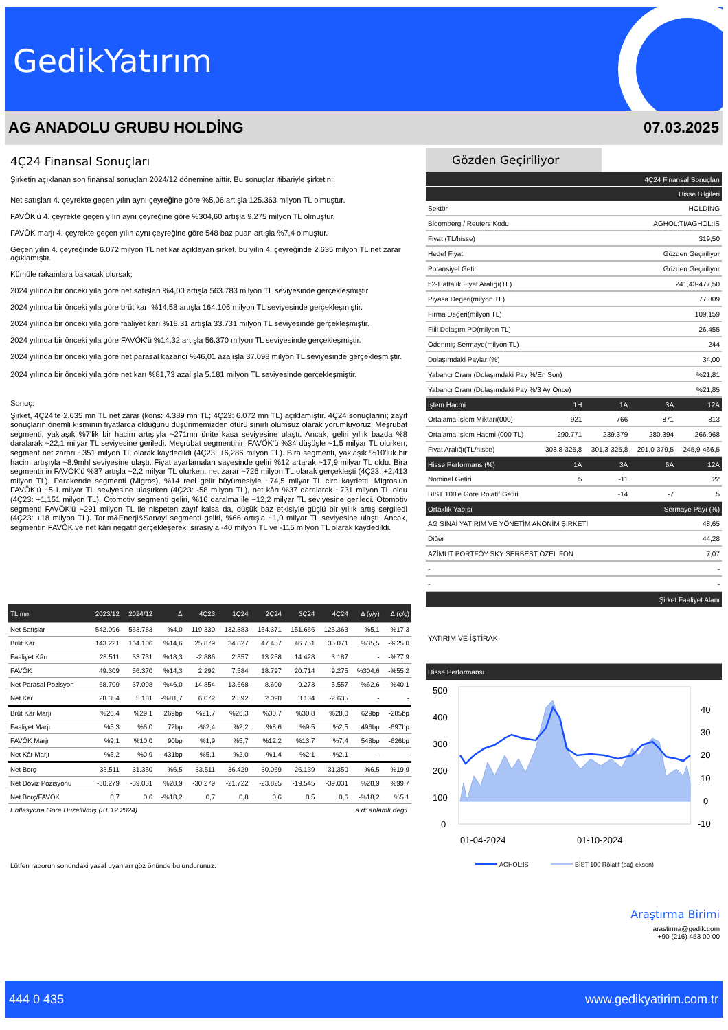GedikYatırım
AG ANADOLU GRUBU HOLDİNG 07.03.2025
4Ç24 Finansal Sonuçları
Şirketin açıklanan son finansal sonuçları 2024/12 dönemine aittir. Bu sonuçlar itibariyle şirketin:
Net satışları 4. çeyrekte geçen yılın aynı çeyreğine göre %5,06 artışla 125.363 milyon TL olmuştur.
FAVÖK'ü 4. çeyrekte geçen yılın aynı çeyreğine göre %304,60 artışla 9.275 milyon TL olmuştur.
FAVÖK marjı 4. çeyrekte geçen yılın aynı çeyreğine göre 548 baz puan artışla %7,4 olmuştur.
Geçen yılın 4. çeyreğinde 6.072 milyon TL net kar açıklayan şirket, bu yılın 4. çeyreğinde 2.635 milyon TL net zarar açıklamıştır.
Kümüle rakamlara bakacak olursak;
2024 yılında bir önceki yıla göre net satışları %4,00 artışla 563.783 milyon TL seviyesinde gerçekleşmiştir
2024 yılında bir önceki yıla göre brüt karı %14,58 artışla 164.106 milyon TL seviyesinde gerçekleşmiştir.
2024 yılında bir önceki yıla göre faaliyet karı %18,31 artışla 33.731 milyon TL seviyesinde gerçekleşmiştir.
2024 yılında bir önceki yıla göre FAVÖK'ü %14,32 artışla 56.370 milyon TL seviyesinde gerçekleşmiştir.
2024 yılında bir önceki yıla göre net parasal kazancı %46,01 azalışla 37.098 milyon TL seviyesinde gerçekleşmiştir.
2024 yılında bir önceki yıla göre net karı %81,73 azalışla 5.181 milyon TL seviyesinde gerçekleşmiştir.
Sonuç:
Şirket, 4Ç24’te 2.635 mn TL net zarar (kons: 4.389 mn TL; 4Ç23: 6.072 mn TL) açıklamıştır. 4Ç24 sonuçlarını; zayıf sonuçların önemli kısmının fiyatlarda olduğunu düşünmemizden ötürü sınırlı olumsuz olarak yorumluyoruz. Meşrubat segmenti, yaklaşık %7'lik bir hacim artışıyla ~271mn ünite kasa seviyesine ulaştı. Ancak, geliri yıllık bazda %8 daralarak ~22,1 milyar TL seviyesine geriledi. Meşrubat segmentinin FAVÖK'ü %34 düşüşle ~1,5 milyar TL olurken, segment net zararı ~351 milyon TL olarak kaydedildi (4Ç23: +6,286 milyon TL). Bira segmenti, yaklaşık %10'luk bir hacim artışıyla ~8.9mhl seviyesine ulaştı. Fiyat ayarlamaları sayesinde geliri %12 artarak ~17,9 milyar TL oldu. Bira segmentinin FAVÖK'ü %37 artışla ~2,2 milyar TL olurken, net zarar ~726 milyon TL olarak gerçekleşti (4Ç23: +2,413 milyon TL). Perakende segmenti (Migros), %14 reel gelir büyümesiyle ~74,5 milyar TL ciro kaydetti. Migros'un FAVÖK'ü ~5,1 milyar TL seviyesine ulaşırken (4Ç23: -58 milyon TL), net kârı %37 daralarak ~731 milyon TL oldu (4Ç23: +1,151 milyon TL). Otomotiv segmenti geliri, %16 daralma ile ~12,2 milyar TL seviyesine geriledi. Otomotiv segmenti FAVÖK'ü ~291 milyon TL ile nispeten zayıf kalsa da, düşük baz etkisiyle güçlü bir yıllık artış sergiledi (4Ç23: +18 milyon TL). Tarım&Enerji&Sanayi segmenti geliri, %66 artışla ~1,0 milyar TL seviyesine ulaştı. Ancak, segmentin FAVÖK ve net kârı negatif gerçekleşerek; sırasıyla -40 milyon TL ve -115 milyon TL olarak kaydedildi.
| TL mn | 2023/12 | 2024/12 | Δ | 4Ç23 | 1Ç24 | 2Ç24 | 3Ç24 | 4Ç24 | Δ (y/y) | Δ (ç/ç) |
| --- | --- | --- | --- | --- | --- | --- | --- | --- | --- | --- |
| Net Satışlar | 542.096 | 563.783 | %4,0 | 119.330 | 132.383 | 154.371 | 151.666 | 125.363 | %5,1 | -%17,3 |
| Brüt Kâr | 143.221 | 164.106 | %14,6 | 25.879 | 34.827 | 47.457 | 46.751 | 35.071 | %35,5 | -%25,0 |
| Faaliyet Kârı | 28.511 | 33.731 | %18,3 | -2.886 | 2.857 | 13.258 | 14.428 | 3.187 | - | -%77,9 |
| FAVÖK | 49.309 | 56.370 | %14,3 | 2.292 | 7.584 | 18.797 | 20.714 | 9.275 | %304,6 | -%55,2 |
| Net Parasal Pozisyon | 68.709 | 37.098 | -%46,0 | 14.854 | 13.668 | 8.600 | 9.273 | 5.557 | -%62,6 | -%40,1 |
| Net Kâr | 28.354 | 5.181 | -%81,7 | 6.072 | 2.592 | 2.090 | 3.134 | -2.635 | - | - |
| Brüt Kâr Marjı | %26,4 | %29,1 | 269bp | %21,7 | %26,3 | %30,7 | %30,8 | %28,0 | 629bp | -285bp |
| Faaliyet Marjı | %5,3 | %6,0 | 72bp | -%2,4 | %2,2 | %8,6 | %9,5 | %2,5 | 496bp | -697bp |
| FAVÖK Marjı | %9,1 | %10,0 | 90bp | %1,9 | %5,7 | %12,2 | %13,7 | %7,4 | 548bp | -626bp |
| Net Kâr Marjı | %5,2 | %0,9 | -431bp | %5,1 | %2,0 | %1,4 | %2,1 | -%2,1 | - | - |
| Net Borç | 33.511 | 31.350 | -%6,5 | 33.511 | 36.429 | 30.069 | 26.139 | 31.350 | -%6,5 | %19,9 |
| Net Döviz Pozisyonu | -30.279 | -39.031 | %28,9 | -30.279 | -21.722 | -23.825 | -19.545 | -39.031 | %28,9 | %99,7 |
| Net Borç/FAVÖK | 0,7 | 0,6 | -%18,2 | 0,7 | 0,8 | 0,6 | 0,5 | 0,6 | -%18,2 | %5,1 |
Enflasyona Göre Düzeltilmiş (31.12.2024) a.d: anlamlı değil
Lütfen raporun sonundaki yasal uyarıları göz önünde bulundurunuz.
Gözden Geçiriliyor
| 4Ç24 Finansal Sonuçları | |
| Hisse Bilgileri | |
| Sektör | HOLDİNG |
| Bloomberg / Reuters Kodu | AGHOL:TI/AGHOL:IS |
| Fiyat (TL/hisse) | 319,50 |
| Hedef Fiyat | Gözden Geçiriliyor |
| Potansiyel Getiri | Gözden Geçiriliyor |
| 52-Haftalık Fiyat Aralığı(TL) | 241,43-477,50 |
| Piyasa Değeri(milyon TL) | 77.809 |
| Firma Değeri(milyon TL) | 109.159 |
| Fiili Dolaşım PD(milyon TL) | 26.455 |
| Ödenmiş Sermaye(milyon TL) | 244 |
| Dolaşımdaki Paylar (%) | 34,00 |
| Yabancı Oranı (Dolaşımdaki Pay %/En Son) | %21,81 |
| Yabancı Oranı (Dolaşımdaki Pay %/3 Ay Önce) | %21,85 |
| İşlem Hacmi | 1H | 1A | 3A | 12A |
| Ortalama İşlem Miktarı(000) | 921 | 766 | 871 | 813 |
| Ortalama İşlem Hacmi (000 TL) | 290.771 | 239.379 | 280.394 | 266.968 |
| Fiyat Aralığı(TL/hisse) | 308,8-325,8 | 301,3-325,8 | 291,0-379,5 | 245,9-466,5 |
| Hisse Performans (%) | 1A | 3A | 6A | 12A |
| Nominal Getiri | 5 | -11 | | 22 |
| BIST 100'e Göre Rölatif Getiri | | -14 | -7 | 5 |
| Ortaklık Yapısı | Sermaye Payı (%) |
| AG SINAİ YATIRIM VE YÖNETİM ANONİM ŞİRKETİ | 48,65 |
| Diğer | 44,28 |
| AZİMUT PORTFÖY SKY SERBEST ÖZEL FON | 7,07 |
| - | - |
| - | - |
| Şirket Faaliyet Alanı | |
YATIRIM VE İŞTİRAK
Hisse Performansı
500
400
300
200
100
0
40
30
20
10
0
-10
01-04-2024
01-10-2024
AGHOL:IS
BİST 100 Rölatif (sağ eksen)
Araştırma Birimi
arastirma@gedik.com
+90 (216) 453 00 00
444 0 435 www.gedikyatirim.com.tr